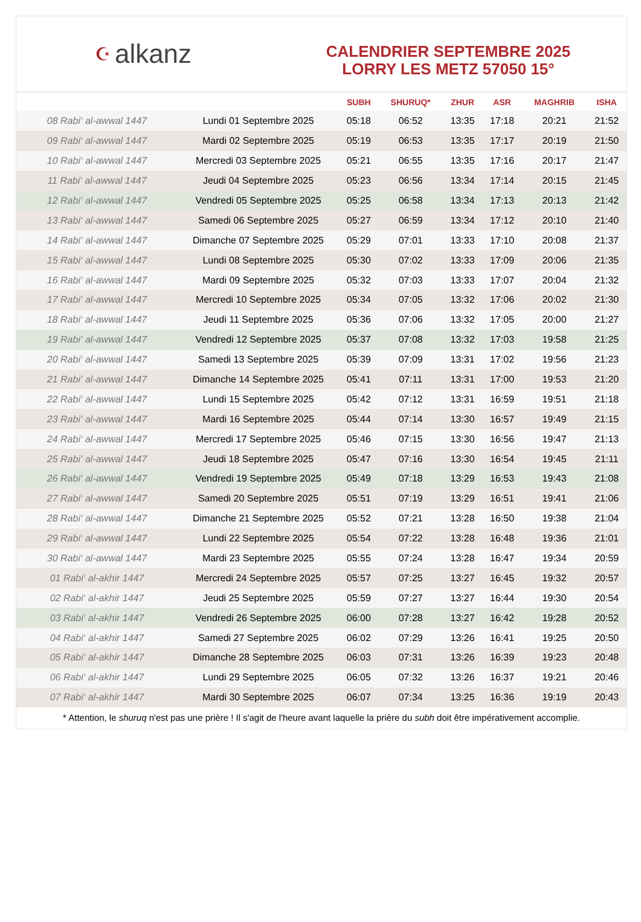☪ alkanz
CALENDRIER SEPTEMBRE 2025
LORRY LES METZ 57050 15°
| | | SUBH | SHURUQ* | ZHUR | ASR | MAGHRIB | ISHA |
| --- | --- | --- | --- | --- | --- | --- | --- |
| 08 Rabi‘ al-awwal 1447 | Lundi 01 Septembre 2025 | 05:18 | 06:52 | 13:35 | 17:18 | 20:21 | 21:52 |
| 09 Rabi‘ al-awwal 1447 | Mardi 02 Septembre 2025 | 05:19 | 06:53 | 13:35 | 17:17 | 20:19 | 21:50 |
| 10 Rabi‘ al-awwal 1447 | Mercredi 03 Septembre 2025 | 05:21 | 06:55 | 13:35 | 17:16 | 20:17 | 21:47 |
| 11 Rabi‘ al-awwal 1447 | Jeudi 04 Septembre 2025 | 05:23 | 06:56 | 13:34 | 17:14 | 20:15 | 21:45 |
| 12 Rabi‘ al-awwal 1447 | Vendredi 05 Septembre 2025 | 05:25 | 06:58 | 13:34 | 17:13 | 20:13 | 21:42 |
| 13 Rabi‘ al-awwal 1447 | Samedi 06 Septembre 2025 | 05:27 | 06:59 | 13:34 | 17:12 | 20:10 | 21:40 |
| 14 Rabi‘ al-awwal 1447 | Dimanche 07 Septembre 2025 | 05:29 | 07:01 | 13:33 | 17:10 | 20:08 | 21:37 |
| 15 Rabi‘ al-awwal 1447 | Lundi 08 Septembre 2025 | 05:30 | 07:02 | 13:33 | 17:09 | 20:06 | 21:35 |
| 16 Rabi‘ al-awwal 1447 | Mardi 09 Septembre 2025 | 05:32 | 07:03 | 13:33 | 17:07 | 20:04 | 21:32 |
| 17 Rabi‘ al-awwal 1447 | Mercredi 10 Septembre 2025 | 05:34 | 07:05 | 13:32 | 17:06 | 20:02 | 21:30 |
| 18 Rabi‘ al-awwal 1447 | Jeudi 11 Septembre 2025 | 05:36 | 07:06 | 13:32 | 17:05 | 20:00 | 21:27 |
| 19 Rabi‘ al-awwal 1447 | Vendredi 12 Septembre 2025 | 05:37 | 07:08 | 13:32 | 17:03 | 19:58 | 21:25 |
| 20 Rabi‘ al-awwal 1447 | Samedi 13 Septembre 2025 | 05:39 | 07:09 | 13:31 | 17:02 | 19:56 | 21:23 |
| 21 Rabi‘ al-awwal 1447 | Dimanche 14 Septembre 2025 | 05:41 | 07:11 | 13:31 | 17:00 | 19:53 | 21:20 |
| 22 Rabi‘ al-awwal 1447 | Lundi 15 Septembre 2025 | 05:42 | 07:12 | 13:31 | 16:59 | 19:51 | 21:18 |
| 23 Rabi‘ al-awwal 1447 | Mardi 16 Septembre 2025 | 05:44 | 07:14 | 13:30 | 16:57 | 19:49 | 21:15 |
| 24 Rabi‘ al-awwal 1447 | Mercredi 17 Septembre 2025 | 05:46 | 07:15 | 13:30 | 16:56 | 19:47 | 21:13 |
| 25 Rabi‘ al-awwal 1447 | Jeudi 18 Septembre 2025 | 05:47 | 07:16 | 13:30 | 16:54 | 19:45 | 21:11 |
| 26 Rabi‘ al-awwal 1447 | Vendredi 19 Septembre 2025 | 05:49 | 07:18 | 13:29 | 16:53 | 19:43 | 21:08 |
| 27 Rabi‘ al-awwal 1447 | Samedi 20 Septembre 2025 | 05:51 | 07:19 | 13:29 | 16:51 | 19:41 | 21:06 |
| 28 Rabi‘ al-awwal 1447 | Dimanche 21 Septembre 2025 | 05:52 | 07:21 | 13:28 | 16:50 | 19:38 | 21:04 |
| 29 Rabi‘ al-awwal 1447 | Lundi 22 Septembre 2025 | 05:54 | 07:22 | 13:28 | 16:48 | 19:36 | 21:01 |
| 30 Rabi‘ al-awwal 1447 | Mardi 23 Septembre 2025 | 05:55 | 07:24 | 13:28 | 16:47 | 19:34 | 20:59 |
| 01 Rabi‘ al-akhir 1447 | Mercredi 24 Septembre 2025 | 05:57 | 07:25 | 13:27 | 16:45 | 19:32 | 20:57 |
| 02 Rabi‘ al-akhir 1447 | Jeudi 25 Septembre 2025 | 05:59 | 07:27 | 13:27 | 16:44 | 19:30 | 20:54 |
| 03 Rabi‘ al-akhir 1447 | Vendredi 26 Septembre 2025 | 06:00 | 07:28 | 13:27 | 16:42 | 19:28 | 20:52 |
| 04 Rabi‘ al-akhir 1447 | Samedi 27 Septembre 2025 | 06:02 | 07:29 | 13:26 | 16:41 | 19:25 | 20:50 |
| 05 Rabi‘ al-akhir 1447 | Dimanche 28 Septembre 2025 | 06:03 | 07:31 | 13:26 | 16:39 | 19:23 | 20:48 |
| 06 Rabi‘ al-akhir 1447 | Lundi 29 Septembre 2025 | 06:05 | 07:32 | 13:26 | 16:37 | 19:21 | 20:46 |
| 07 Rabi‘ al-akhir 1447 | Mardi 30 Septembre 2025 | 06:07 | 07:34 | 13:25 | 16:36 | 19:19 | 20:43 |
* Attention, le shuruq n'est pas une prière ! Il s'agit de l'heure avant laquelle la prière du subh doit être impérativement accomplie.